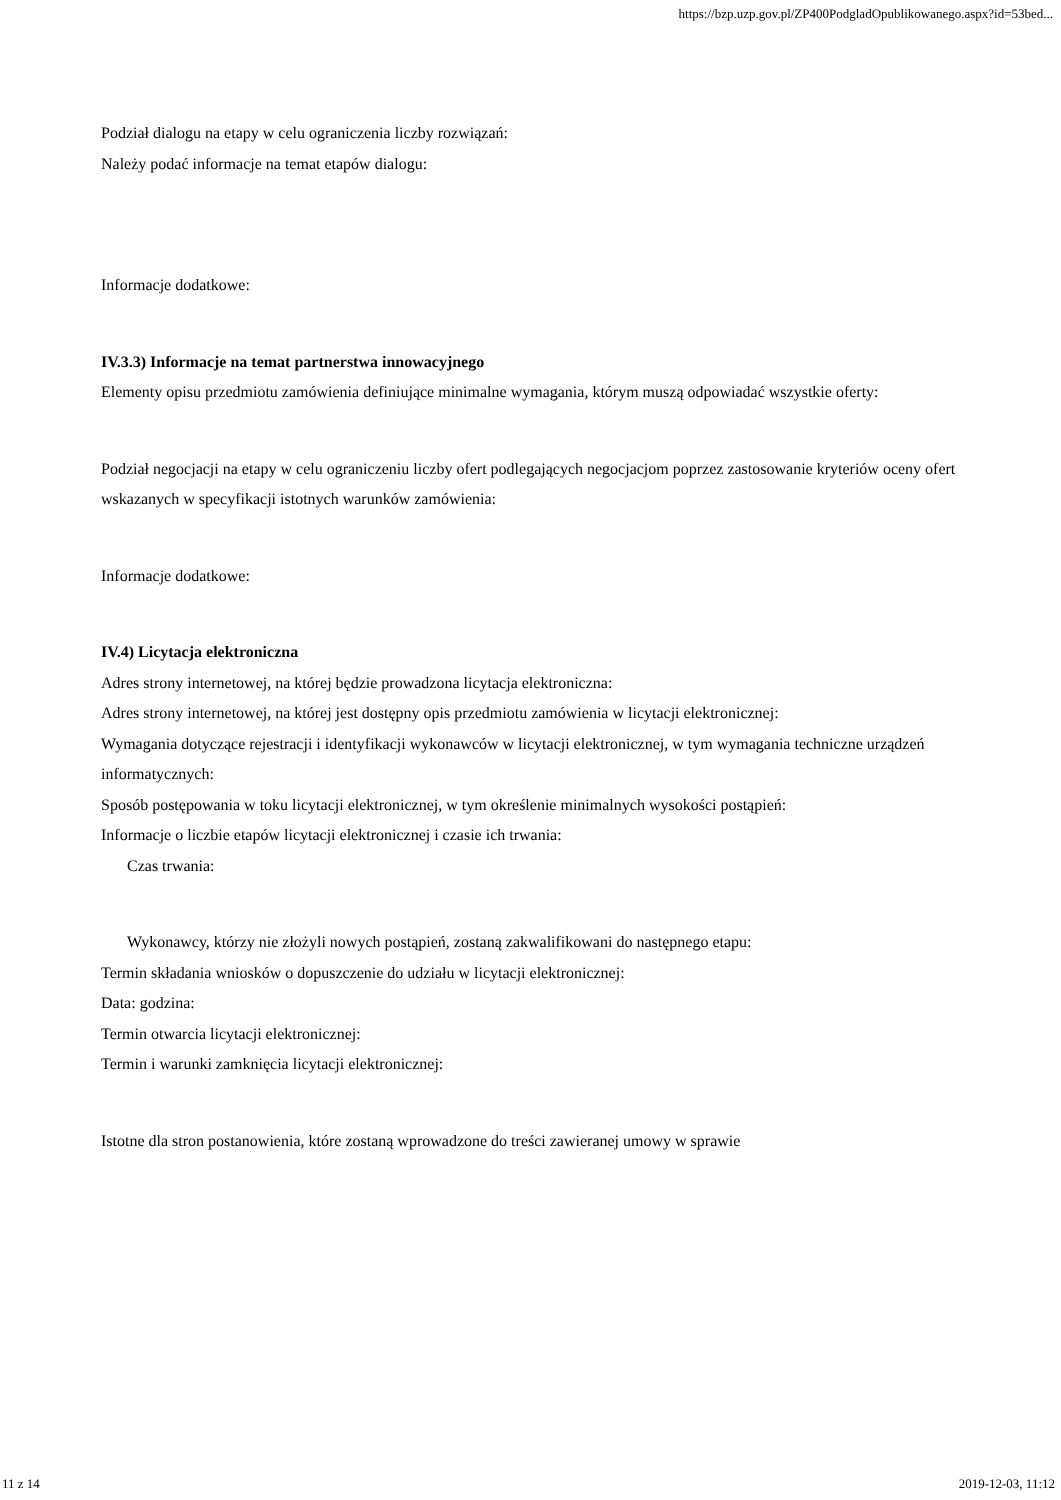https://bzp.uzp.gov.pl/ZP400PodgladOpublikowanego.aspx?id=53bed...
Podział dialogu na etapy w celu ograniczenia liczby rozwiązań:
Należy podać informacje na temat etapów dialogu:
Informacje dodatkowe:
IV.3.3) Informacje na temat partnerstwa innowacyjnego
Elementy opisu przedmiotu zamówienia definiujące minimalne wymagania, którym muszą odpowiadać wszystkie oferty:
Podział negocjacji na etapy w celu ograniczeniu liczby ofert podlegających negocjacjom poprzez zastosowanie kryteriów oceny ofert wskazanych w specyfikacji istotnych warunków zamówienia:
Informacje dodatkowe:
IV.4) Licytacja elektroniczna
Adres strony internetowej, na której będzie prowadzona licytacja elektroniczna:
Adres strony internetowej, na której jest dostępny opis przedmiotu zamówienia w licytacji elektronicznej:
Wymagania dotyczące rejestracji i identyfikacji wykonawców w licytacji elektronicznej, w tym wymagania techniczne urządzeń informatycznych:
Sposób postępowania w toku licytacji elektronicznej, w tym określenie minimalnych wysokości postąpień:
Informacje o liczbie etapów licytacji elektronicznej i czasie ich trwania:
Czas trwania:
Wykonawcy, którzy nie złożyli nowych postąpień, zostaną zakwalifikowani do następnego etapu:
Termin składania wniosków o dopuszczenie do udziału w licytacji elektronicznej:
Data: godzina:
Termin otwarcia licytacji elektronicznej:
Termin i warunki zamknięcia licytacji elektronicznej:
Istotne dla stron postanowienia, które zostaną wprowadzone do treści zawieranej umowy w sprawie
11 z 14 2019-12-03, 11:12